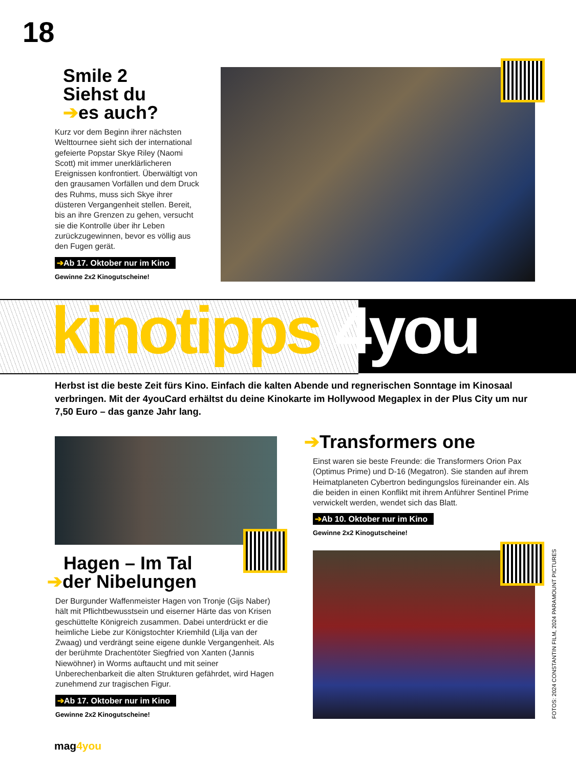18
Smile 2
Siehst du
➔es auch?
Kurz vor dem Beginn ihrer nächsten Welttournee sieht sich der international gefeierte Popstar Skye Riley (Naomi Scott) mit immer unerklärlicheren Ereignissen konfrontiert. Überwältigt von den grausamen Vorfällen und dem Druck des Ruhms, muss sich Skye ihrer düsteren Vergangenheit stellen. Bereit, bis an ihre Grenzen zu gehen, versucht sie die Kontrolle über ihr Leben zurückzugewinnen, bevor es völlig aus den Fugen gerät.
➔Ab 17. Oktober nur im Kino
Gewinne 2x2 Kinogutscheine!
kinotipps 4you
Herbst ist die beste Zeit fürs Kino. Einfach die kalten Abende und regnerischen Sonntage im Kinosaal verbringen. Mit der 4youCard erhältst du deine Kinokarte im Hollywood Megaplex in der Plus City um nur 7,50 Euro – das ganze Jahr lang.
Hagen – Im Tal
➔der Nibelungen
Der Burgunder Waffenmeister Hagen von Tronje (Gijs Naber) hält mit Pflichtbewusstsein und eiserner Härte das von Krisen geschüttelte Königreich zusammen. Dabei unterdrückt er die heimliche Liebe zur Königstochter Kriemhild (Lilja van der Zwaag) und verdrängt seine eigene dunkle Vergangenheit. Als der berühmte Drachentöter Siegfried von Xanten (Jannis Niewöhner) in Worms auftaucht und mit seiner Unberechenbarkeit die alten Strukturen gefährdet, wird Hagen zunehmend zur tragischen Figur.
➔Ab 17. Oktober nur im Kino
Gewinne 2x2 Kinogutscheine!
➔Transformers one
Einst waren sie beste Freunde: die Transformers Orion Pax (Optimus Prime) und D-16 (Megatron). Sie standen auf ihrem Heimatplaneten Cybertron bedingungslos füreinander ein. Als die beiden in einen Konflikt mit ihrem Anführer Sentinel Prime verwickelt werden, wendet sich das Blatt.
➔Ab 10. Oktober nur im Kino
Gewinne 2x2 Kinogutscheine!
FOTOS: 2024 CONSTANTIN FILM, 2024 PARAMOUNT PICTURES
mag4you